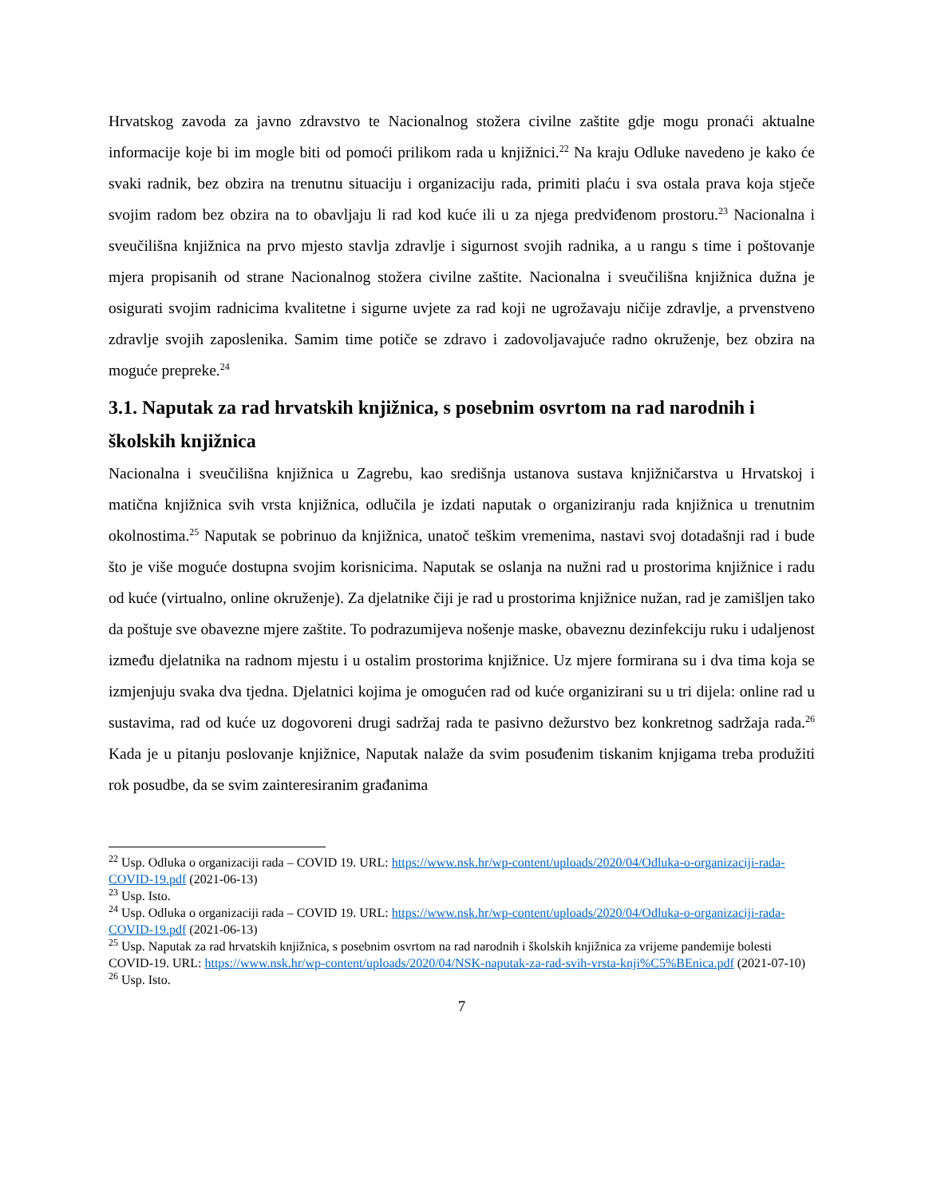Hrvatskog zavoda za javno zdravstvo te Nacionalnog stožera civilne zaštite gdje mogu pronaći aktualne informacije koje bi im mogle biti od pomoći prilikom rada u knjižnici.<sup>22</sup> Na kraju Odluke navedeno je kako će svaki radnik, bez obzira na trenutnu situaciju i organizaciju rada, primiti plaću i sva ostala prava koja stječe svojim radom bez obzira na to obavljaju li rad kod kuće ili u za njega predviđenom prostoru.<sup>23</sup> Nacionalna i sveučilišna knjižnica na prvo mjesto stavlja zdravlje i sigurnost svojih radnika, a u rangu s time i poštovanje mjera propisanih od strane Nacionalnog stožera civilne zaštite. Nacionalna i sveučilišna knjižnica dužna je osigurati svojim radnicima kvalitetne i sigurne uvjete za rad koji ne ugrožavaju ničije zdravlje, a prvenstveno zdravlje svojih zaposlenika. Samim time potiče se zdravo i zadovoljavajuće radno okruženje, bez obzira na moguće prepreke.<sup>24</sup>
3.1. Naputak za rad hrvatskih knjižnica, s posebnim osvrtom na rad narodnih i školskih knjižnica
Nacionalna i sveučilišna knjižnica u Zagrebu, kao središnja ustanova sustava knjižničarstva u Hrvatskoj i matična knjižnica svih vrsta knjižnica, odlučila je izdati naputak o organiziranju rada knjižnica u trenutnim okolnostima.<sup>25</sup> Naputak se pobrinuo da knjižnica, unatoč teškim vremenima, nastavi svoj dotadašnji rad i bude što je više moguće dostupna svojim korisnicima. Naputak se oslanja na nužni rad u prostorima knjižnice i radu od kuće (virtualno, online okruženje). Za djelatnike čiji je rad u prostorima knjižnice nužan, rad je zamišljen tako da poštuje sve obavezne mjere zaštite. To podrazumijeva nošenje maske, obaveznu dezinfekciju ruku i udaljenost između djelatnika na radnom mjestu i u ostalim prostorima knjižnice. Uz mjere formirana su i dva tima koja se izmjenjuju svaka dva tjedna. Djelatnici kojima je omogućen rad od kuće organizirani su u tri dijela: online rad u sustavima, rad od kuće uz dogovoreni drugi sadržaj rada te pasivno dežurstvo bez konkretnog sadržaja rada.<sup>26</sup> Kada je u pitanju poslovanje knjižnice, Naputak nalaže da svim posuđenim tiskanim knjigama treba produžiti rok posudbe, da se svim zainteresiranim građanima
<sup>22</sup> Usp. Odluka o organizaciji rada – COVID 19. URL: https://www.nsk.hr/wp-content/uploads/2020/04/Odluka-o-organizaciji-rada-COVID-19.pdf (2021-06-13)
<sup>23</sup> Usp. Isto.
<sup>24</sup> Usp. Odluka o organizaciji rada – COVID 19. URL: https://www.nsk.hr/wp-content/uploads/2020/04/Odluka-o-organizaciji-rada-COVID-19.pdf (2021-06-13)
<sup>25</sup> Usp. Naputak za rad hrvatskih knjižnica, s posebnim osvrtom na rad narodnih i školskih knjižnica za vrijeme pandemije bolesti COVID-19. URL: https://www.nsk.hr/wp-content/uploads/2020/04/NSK-naputak-za-rad-svih-vrsta-knji%C5%BEnica.pdf (2021-07-10)
<sup>26</sup> Usp. Isto.
7